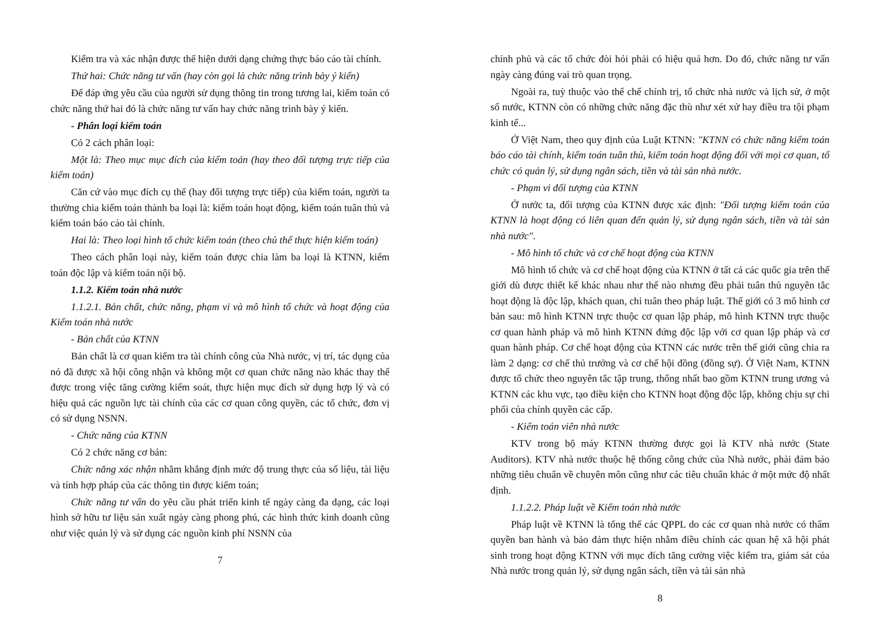Kiểm tra và xác nhận được thể hiện dưới dạng chứng thực báo cáo tài chính.
Thứ hai: Chức năng tư vấn (hay còn gọi là chức năng trình bày ý kiến)
Để đáp ứng yêu cầu của người sử dụng thông tin trong tương lai, kiểm toán có chức năng thứ hai đó là chức năng tư vấn hay chức năng trình bày ý kiến.
- Phân loại kiểm toán
Có 2 cách phân loại:
Một là: Theo mục mục đích của kiểm toán (hay theo đối tượng trực tiếp của kiểm toán)
Căn cứ vào mục đích cụ thể (hay đối tượng trực tiếp) của kiểm toán, người ta thường chia kiểm toán thành ba loại là: kiểm toán hoạt động, kiểm toán tuân thủ và kiểm toán báo cáo tài chính.
Hai là: Theo loại hình tổ chức kiểm toán (theo chủ thể thực hiện kiểm toán)
Theo cách phân loại này, kiểm toán được chia làm ba loại là KTNN, kiểm toán độc lập và kiểm toán nội bộ.
1.1.2. Kiểm toán nhà nước
1.1.2.1. Bản chất, chức năng, phạm vi và mô hình tổ chức và hoạt động của Kiểm toán nhà nước
- Bản chất của KTNN
Bản chất là cơ quan kiểm tra tài chính công của Nhà nước, vị trí, tác dụng của nó đã được xã hội công nhận và không một cơ quan chức năng nào khác thay thế được trong việc tăng cường kiểm soát, thực hiện mục đích sử dụng hợp lý và có hiệu quả các nguồn lực tài chính của các cơ quan công quyền, các tổ chức, đơn vị có sử dụng NSNN.
- Chức năng của KTNN
Có 2 chức năng cơ bản:
Chức năng xác nhận nhằm khẳng định mức độ trung thực của số liệu, tài liệu và tính hợp pháp của các thông tin được kiểm toán;
Chức năng tư vấn do yêu cầu phát triển kinh tế ngày càng đa dạng, các loại hình sở hữu tư liệu sản xuất ngày càng phong phú, các hình thức kinh doanh cũng như việc quản lý và sử dụng các nguồn kinh phí NSNN của
7
chính phủ và các tổ chức đòi hỏi phải có hiệu quả hơn. Do đó, chức năng tư vấn ngày càng đúng vai trò quan trọng.
Ngoài ra, tuỳ thuộc vào thể chế chính trị, tổ chức nhà nước và lịch sử, ở một số nước, KTNN còn có những chức năng đặc thù như xét xử hay điều tra tội phạm kinh tế...
Ở Việt Nam, theo quy định của Luật KTNN: "KTNN có chức năng kiểm toán báo cáo tài chính, kiểm toán tuân thủ, kiểm toán hoạt động đối với mọi cơ quan, tổ chức có quản lý, sử dụng ngân sách, tiền và tài sản nhà nước.
- Phạm vi đối tượng của KTNN
Ở nước ta, đối tượng của KTNN được xác định: "Đối tượng kiểm toán của KTNN là hoạt động có liên quan đến quản lý, sử dụng ngân sách, tiền và tài sản nhà nước".
- Mô hình tổ chức và cơ chế hoạt động của KTNN
Mô hình tổ chức và cơ chế hoạt động của KTNN ở tất cả các quốc gia trên thế giới dù được thiết kế khác nhau như thế nào nhưng đều phải tuân thủ nguyên tắc hoạt động là độc lập, khách quan, chỉ tuân theo pháp luật. Thế giới có 3 mô hình cơ bản sau: mô hình KTNN trực thuộc cơ quan lập pháp, mô hình KTNN trực thuộc cơ quan hành pháp và mô hình KTNN đứng độc lập với cơ quan lập pháp và cơ quan hành pháp. Cơ chế hoạt động của KTNN các nước trên thế giới cũng chia ra làm 2 dạng: cơ chế thủ trưởng và cơ chế hội đồng (đồng sự). Ở Việt Nam, KTNN được tổ chức theo nguyên tắc tập trung, thống nhất bao gồm KTNN trung ương và KTNN các khu vực, tạo điều kiện cho KTNN hoạt động độc lập, không chịu sự chi phối của chính quyền các cấp.
- Kiểm toán viên nhà nước
KTV trong bộ máy KTNN thường được gọi là KTV nhà nước (State Auditors). KTV nhà nước thuộc hệ thống công chức của Nhà nước, phải đảm bảo những tiêu chuẩn về chuyên môn cũng như các tiêu chuẩn khác ở một mức độ nhất định.
1.1.2.2. Pháp luật về Kiểm toán nhà nước
Pháp luật về KTNN là tổng thể các QPPL do các cơ quan nhà nước có thẩm quyền ban hành và bảo đảm thực hiện nhằm điều chỉnh các quan hệ xã hội phát sinh trong hoạt động KTNN với mục đích tăng cường việc kiểm tra, giám sát của Nhà nước trong quản lý, sử dụng ngân sách, tiền và tài sản nhà
8